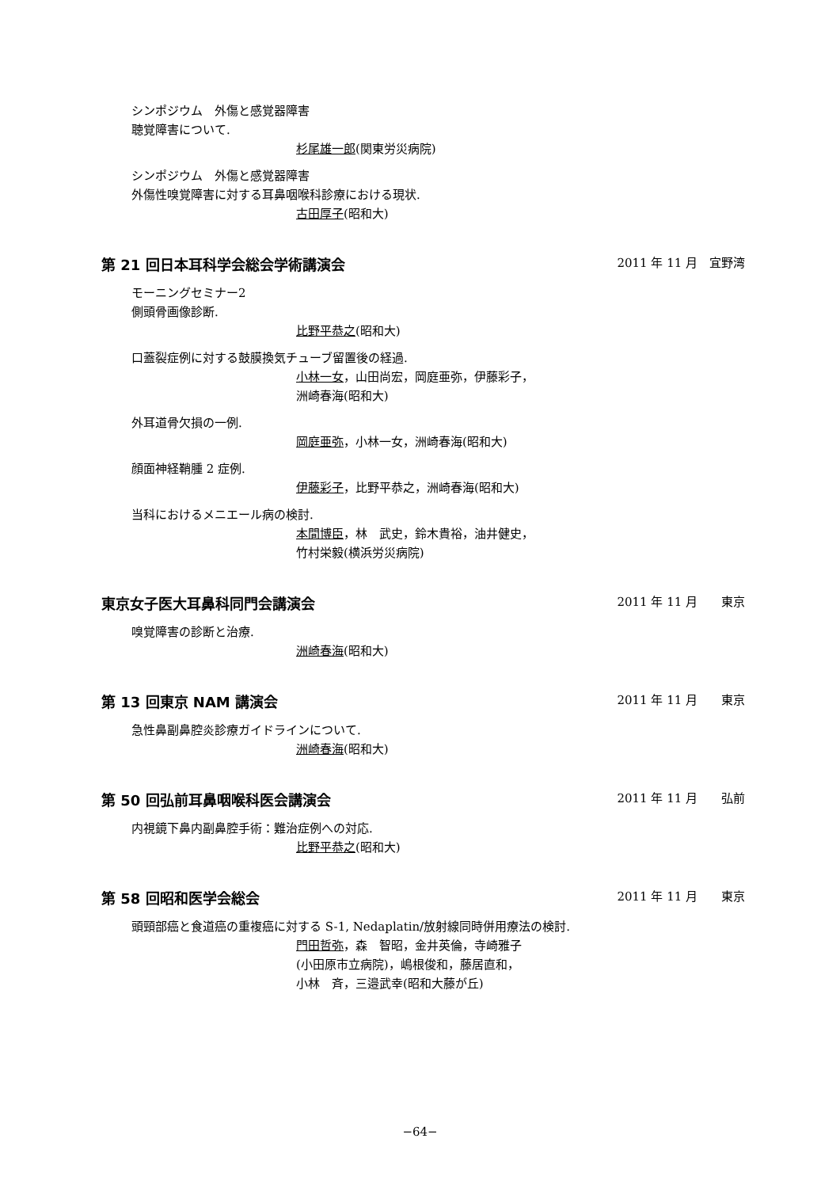シンポジウム　外傷と感覚器障害
聴覚障害について.
杉尾雄一郎(関東労災病院)
シンポジウム　外傷と感覚器障害
外傷性嗅覚障害に対する耳鼻咽喉科診療における現状.
古田厚子(昭和大)
第 21 回日本耳科学会総会学術講演会 2011 年 11 月　宜野湾
モーニングセミナー2
側頭骨画像診断.
比野平恭之(昭和大)
口蓋裂症例に対する鼓膜換気チューブ留置後の経過.
小林一女，山田尚宏，岡庭亜弥，伊藤彩子，
洲崎春海(昭和大)
外耳道骨欠損の一例.
岡庭亜弥，小林一女，洲崎春海(昭和大)
顔面神経鞘腫 2 症例.
伊藤彩子，比野平恭之，洲崎春海(昭和大)
当科におけるメニエール病の検討.
本間博臣，林　武史，鈴木貴裕，油井健史，
竹村栄毅(横浜労災病院)
東京女子医大耳鼻科同門会講演会 2011 年 11 月　　東京
嗅覚障害の診断と治療.
洲崎春海(昭和大)
第 13 回東京 NAM 講演会 2011 年 11 月　　東京
急性鼻副鼻腔炎診療ガイドラインについて.
洲崎春海(昭和大)
第 50 回弘前耳鼻咽喉科医会講演会 2011 年 11 月　　弘前
内視鏡下鼻内副鼻腔手術：難治症例への対応.
比野平恭之(昭和大)
第 58 回昭和医学会総会 2011 年 11 月　　東京
頭頸部癌と食道癌の重複癌に対する S-1, Nedaplatin/放射線同時併用療法の検討.
門田哲弥，森　智昭，金井英倫，寺崎雅子
(小田原市立病院)，嶋根俊和，藤居直和，
小林　斉，三邉武幸(昭和大藤が丘)
−64−